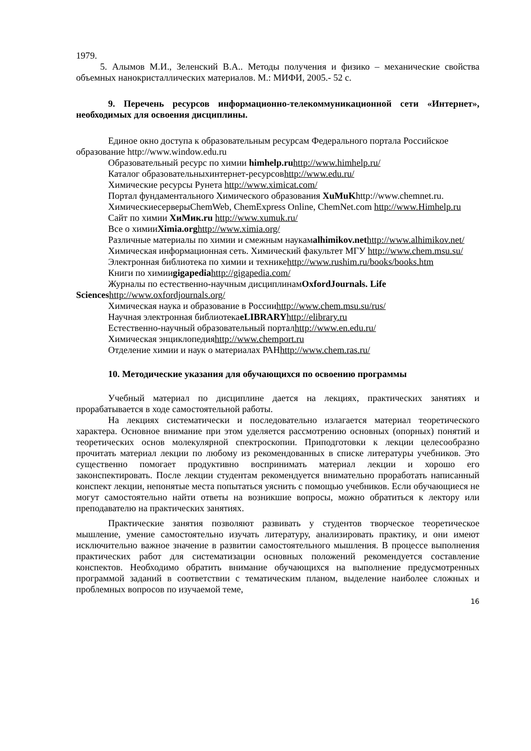1979.
5. Алымов М.И., Зеленский В.А.. Методы получения и физико – механические свойства объемных нанокристаллических материалов. М.: МИФИ, 2005.- 52 с.
9. Перечень ресурсов информационно-телекоммуникационной сети «Интернет», необходимых для освоения дисциплины.
Единое окно доступа к образовательным ресурсам Федерального портала Российское образование http://www.window.edu.ru
Образовательный ресурс по химии himhelp.ru http://www.himhelp.ru/
Каталог образовательныхинтернет-ресурсовhttp://www.edu.ru/
Химические ресурсы Рунета http://www.ximicat.com/
Портал фундаментального Химического образования XuMuKhttp://www.chemnet.ru.
ХимическиесерверыChemWeb, ChemExpress Online, ChemNet.com http://www.Himhelp.ru
Сайт по химии ХиМик.ru http://www.xumuk.ru/
Все о химииXimia.org http://www.ximia.org/
Различные материалы по химии и смежным наукамalhimikov.net http://www.alhimikov.net/
Химическая информационная сеть. Химический факультет МГУ http://www.chem.msu.su/
Электронная библиотека по химии и техникеhttp://www.rushim.ru/books/books.htm
Книги по химииgigapedia http://gigapedia.com/
Журналы по естественно-научным дисциплинамOxfordJournals. Life Sciences http://www.oxfordjournals.org/
Химическая наука и образование в Россииhttp://www.chem.msu.su/rus/
Научная электронная библиотекаeLIBRARY http://elibrary.ru
Естественно-научный образовательный порталhttp://www.en.edu.ru/
Химическая энциклопедияhttp://www.chemport.ru
Отделение химии и наук о материалах РАНhttp://www.chem.ras.ru/
10. Методические указания для обучающихся по освоению программы
Учебный материал по дисциплине дается на лекциях, практических занятиях и прорабатывается в ходе самостоятельной работы.
На лекциях систематически и последовательно излагается материал теоретического характера. Основное внимание при этом уделяется рассмотрению основных (опорных) понятий и теоретических основ молекулярной спектроскопии. Приподготовки к лекции целесообразно прочитать материал лекции по любому из рекомендованных в списке литературы учебников. Это существенно помогает продуктивно воспринимать материал лекции и хорошо его законспектировать. После лекции студентам рекомендуется внимательно проработать написанный конспект лекции, непонятые места попытаться уяснить с помощью учебников. Если обучающиеся не могут самостоятельно найти ответы на возникшие вопросы, можно обратиться к лектору или преподавателю на практических занятиях.
Практические занятия позволяют развивать у студентов творческое теоретическое мышление, умение самостоятельно изучать литературу, анализировать практику, и они имеют исключительно важное значение в развитии самостоятельного мышления. В процессе выполнения практических работ для систематизации основных положений рекомендуется составление конспектов. Необходимо обратить внимание обучающихся на выполнение предусмотренных программой заданий в соответствии с тематическим планом, выделение наиболее сложных и проблемных вопросов по изучаемой теме,
16